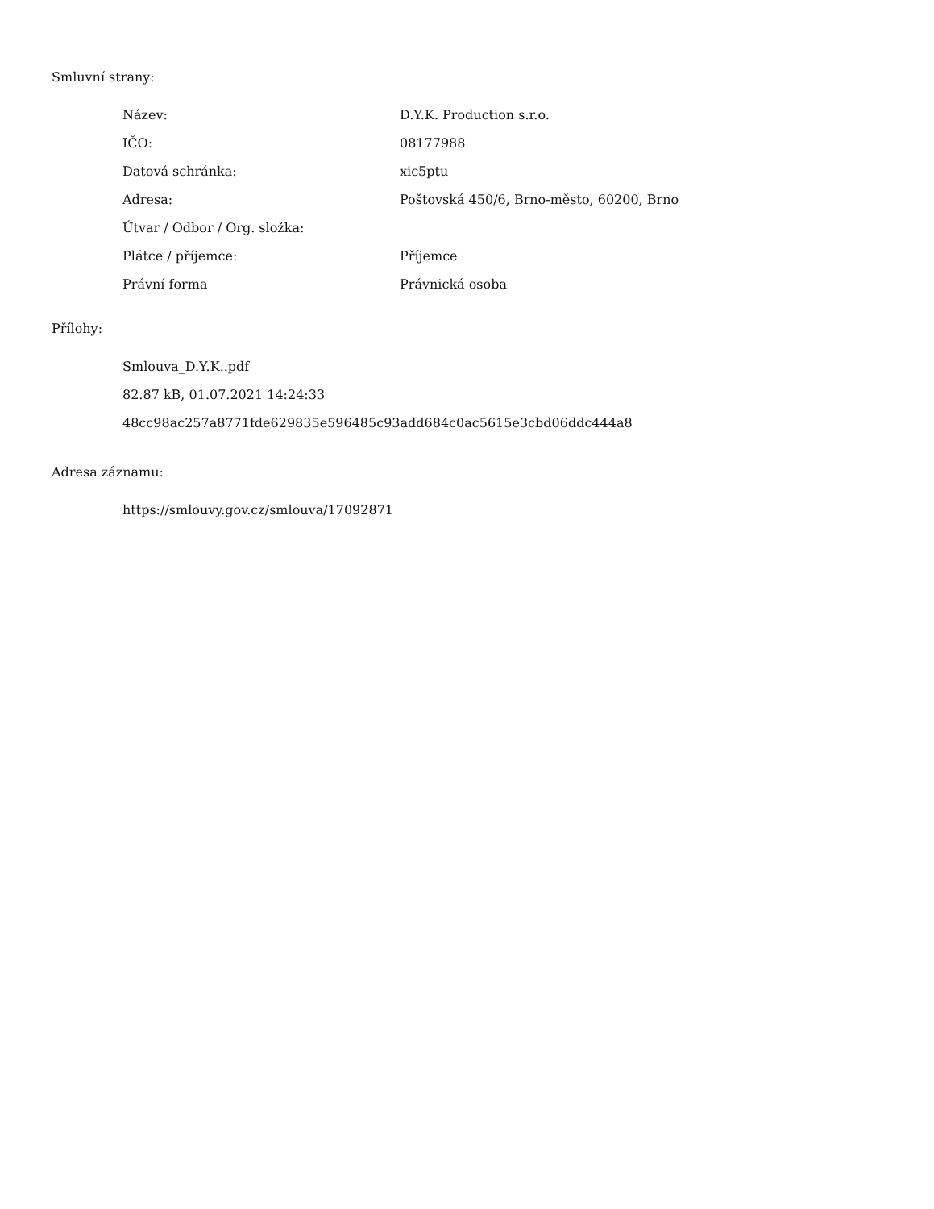Smluvní strany:
| Název: | D.Y.K. Production s.r.o. |
| IČO: | 08177988 |
| Datová schránka: | xic5ptu |
| Adresa: | Poštovská 450/6, Brno-město, 60200, Brno |
| Útvar / Odbor / Org. složka: | |
| Plátce / příjemce: | Příjemce |
| Právní forma | Právnická osoba |
Přílohy:
Smlouva_D.Y.K..pdf
82.87 kB, 01.07.2021 14:24:33
48cc98ac257a8771fde629835e596485c93add684c0ac5615e3cbd06ddc444a8
Adresa záznamu:
https://smlouvy.gov.cz/smlouva/17092871